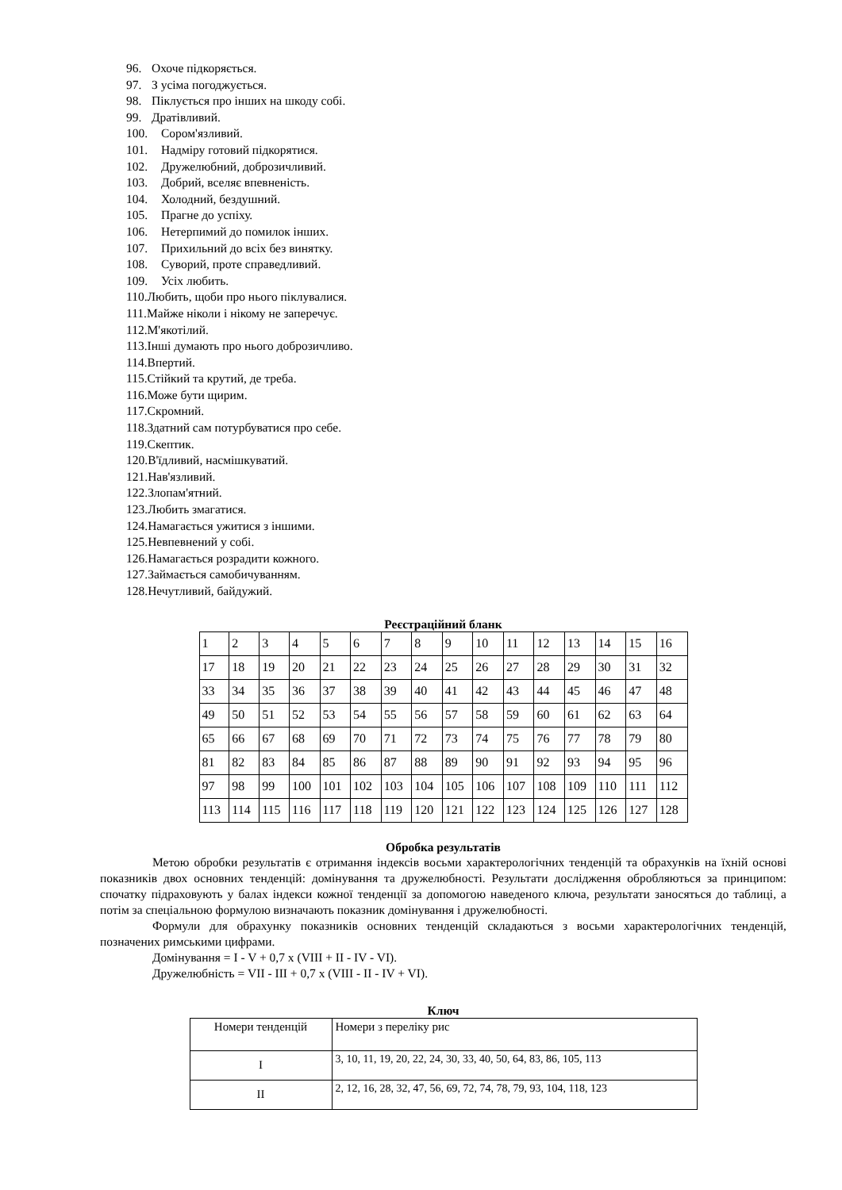96. Охоче підкоряється.
97. З усіма погоджується.
98. Піклується про інших на шкоду собі.
99. Дратівливий.
100. Сором'язливий.
101. Надміру готовий підкорятися.
102. Дружелюбний, доброзичливий.
103. Добрий, вселяє впевненість.
104. Холодний, бездушний.
105. Прагне до успіху.
106. Нетерпимий до помилок інших.
107. Прихильний до всіх без винятку.
108. Суворий, проте справедливий.
109. Усіх любить.
110. Любить, щоби про нього піклувалися.
111. Майже ніколи і нікому не заперечує.
112. М'якотілий.
113. Інші думають про нього доброзичливо.
114. Впертий.
115. Стійкий та крутий, де треба.
116. Може бути щирим.
117. Скромний.
118. Здатний сам потурбуватися про себе.
119. Скептик.
120. В'їдливий, насмішкуватий.
121. Нав'язливий.
122. Злопам'ятний.
123. Любить змагатися.
124. Намагається ужитися з іншими.
125. Невпевнений у собі.
126. Намагається розрадити кожного.
127. Займається самобичуванням.
128. Нечутливий, байдужий.
Реєстраційний бланк
| 1 | 2 | 3 | 4 | 5 | 6 | 7 | 8 | 9 | 10 | 11 | 12 | 13 | 14 | 15 | 16 |
| 17 | 18 | 19 | 20 | 21 | 22 | 23 | 24 | 25 | 26 | 27 | 28 | 29 | 30 | 31 | 32 |
| 33 | 34 | 35 | 36 | 37 | 38 | 39 | 40 | 41 | 42 | 43 | 44 | 45 | 46 | 47 | 48 |
| 49 | 50 | 51 | 52 | 53 | 54 | 55 | 56 | 57 | 58 | 59 | 60 | 61 | 62 | 63 | 64 |
| 65 | 66 | 67 | 68 | 69 | 70 | 71 | 72 | 73 | 74 | 75 | 76 | 77 | 78 | 79 | 80 |
| 81 | 82 | 83 | 84 | 85 | 86 | 87 | 88 | 89 | 90 | 91 | 92 | 93 | 94 | 95 | 96 |
| 97 | 98 | 99 | 100 | 101 | 102 | 103 | 104 | 105 | 106 | 107 | 108 | 109 | 110 | 111 | 112 |
| 113 | 114 | 115 | 116 | 117 | 118 | 119 | 120 | 121 | 122 | 123 | 124 | 125 | 126 | 127 | 128 |
Обробка результатів
Метою обробки результатів є отримання індексів восьми характерологічних тенденцій та обрахунків на їхній основі показників двох основних тенденцій: домінування та дружелюбності. Результати дослідження обробляються за принципом: спочатку підраховують у балах індекси кожної тенденції за допомогою наведеного ключа, результати заносяться до таблиці, а потім за спеціальною формулою визначають показник домінування і дружелюбності.
Формули для обрахунку показників основних тенденцій складаються з восьми характерологічних тенденцій, позначених римськими цифрами.
Домінування = I - V + 0,7 x (VIII + II - IV - VI).
Дружелюбність = VII - III + 0,7 x (VIII - II - IV + VI).
Ключ
| Номери тенденцій | Номери з переліку рис |
| I | 3, 10, 11, 19, 20, 22, 24, 30, 33, 40, 50, 64, 83, 86, 105, 113 |
| II | 2, 12, 16, 28, 32, 47, 56, 69, 72, 74, 78, 79, 93, 104, 118, 123 |